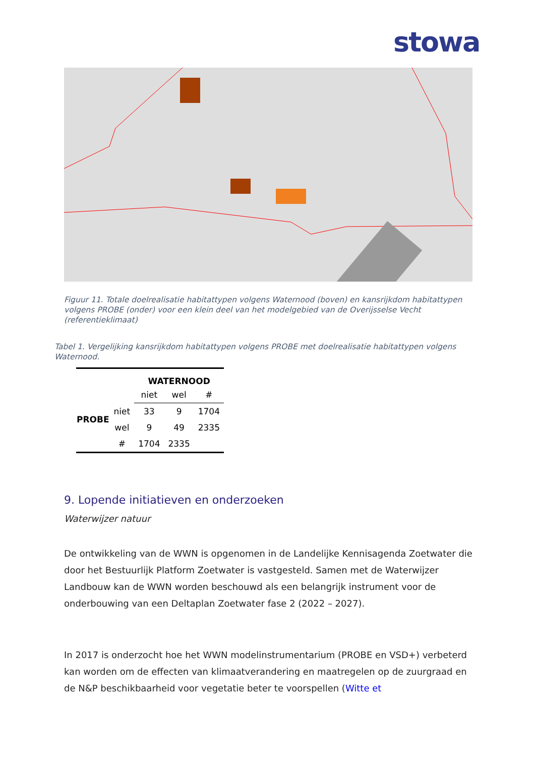stowa
Figuur 11. Totale doelrealisatie habitattypen volgens Waternood (boven) en kansrijkdom habitattypen volgens PROBE (onder) voor een klein deel van het modelgebied van de Overijsselse Vecht (referentieklimaat)
Tabel 1. Vergelijking kansrijkdom habitattypen volgens PROBE met doelrealisatie habitattypen volgens Waternood.
| | | WATERNOOD | | |
| | | niet | wel | # |
| PROBE | niet | 33 | 9 | 1704 |
| | wel | 9 | 49 | 2335 |
| | # | 1704 | 2335 | |
9. Lopende initiatieven en onderzoeken
Waterwijzer natuur
De ontwikkeling van de WWN is opgenomen in de Landelijke Kennisagenda Zoetwater die door het Bestuurlijk Platform Zoetwater is vastgesteld. Samen met de Waterwijzer Landbouw kan de WWN worden beschouwd als een belangrijk instrument voor de onderbouwing van een Deltaplan Zoetwater fase 2 (2022 – 2027).
In 2017 is onderzocht hoe het WWN modelinstrumentarium (PROBE en VSD+) verbeterd kan worden om de effecten van klimaatverandering en maatregelen op de zuurgraad en de N&P beschikbaarheid voor vegetatie beter te voorspellen (Witte et